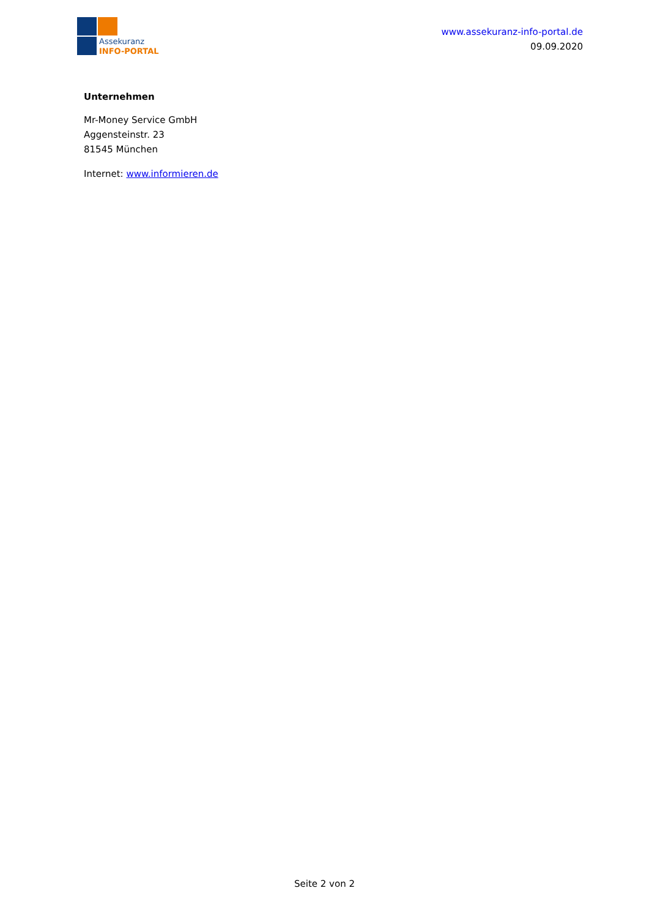Assekuranz
INFO-PORTAL
www.assekuranz-info-portal.de
09.09.2020
Unternehmen
Mr-Money Service GmbH
Aggensteinstr. 23
81545 München
Internet: www.informieren.de
Seite 2 von 2